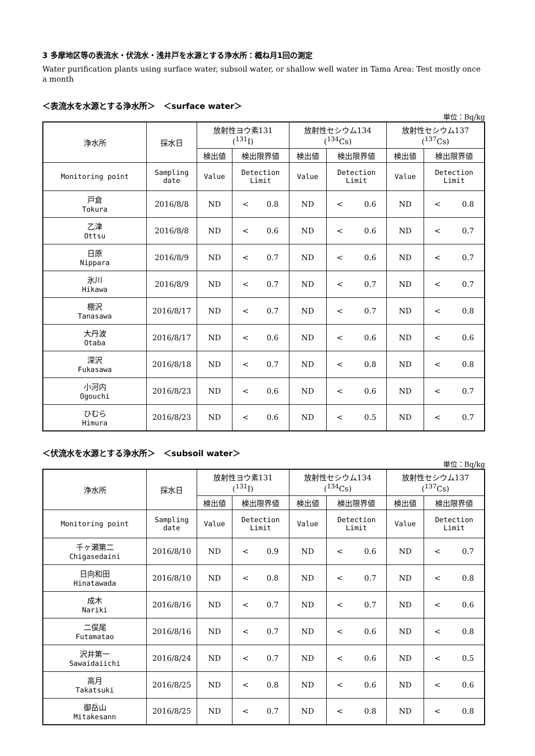3 多摩地区等の表流水・伏流水・浅井戸を水源とする浄水所：概ね月1回の測定
Water purification plants using surface water, subsoil water, or shallow well water in Tama Area: Test mostly once a month
＜表流水を水源とする浄水所＞　＜surface water＞
単位：Bq/kg
| 浄水所 | 採水日 | 放射性ヨウ素131 (<sup>131</sup>I) | | 放射性セシウム134 (<sup>134</sup>Cs) | | 放射性セシウム137 (<sup>137</sup>Cs) | |
| --- | --- | --- | --- | --- | --- | --- | --- |
| | | 検出値 | 検出限界値 | 検出値 | 検出限界値 | 検出値 | 検出限界値 |
| Monitoring point | Sampling date | Value | Detection Limit | Value | Detection Limit | Value | Detection Limit |
| 戸倉 Tokura | 2016/8/8 | ND | < 0.8 | ND | < 0.6 | ND | < 0.8 |
| 乙津 Ottsu | 2016/8/8 | ND | < 0.6 | ND | < 0.6 | ND | < 0.7 |
| 日原 Nippara | 2016/8/9 | ND | < 0.7 | ND | < 0.6 | ND | < 0.7 |
| 氷川 Hikawa | 2016/8/9 | ND | < 0.7 | ND | < 0.7 | ND | < 0.7 |
| 棚沢 Tanasawa | 2016/8/17 | ND | < 0.7 | ND | < 0.7 | ND | < 0.8 |
| 大丹波 Otaba | 2016/8/17 | ND | < 0.6 | ND | < 0.6 | ND | < 0.6 |
| 深沢 Fukasawa | 2016/8/18 | ND | < 0.7 | ND | < 0.8 | ND | < 0.8 |
| 小河内 Ogouchi | 2016/8/23 | ND | < 0.6 | ND | < 0.6 | ND | < 0.7 |
| ひむら Himura | 2016/8/23 | ND | < 0.6 | ND | < 0.5 | ND | < 0.7 |
＜伏流水を水源とする浄水所＞　＜subsoil water＞
単位：Bq/kg
| 浄水所 | 採水日 | 放射性ヨウ素131 (<sup>131</sup>I) | | 放射性セシウム134 (<sup>134</sup>Cs) | | 放射性セシウム137 (<sup>137</sup>Cs) | |
| --- | --- | --- | --- | --- | --- | --- | --- |
| | | 検出値 | 検出限界値 | 検出値 | 検出限界値 | 検出値 | 検出限界値 |
| Monitoring point | Sampling date | Value | Detection Limit | Value | Detection Limit | Value | Detection Limit |
| 千ヶ瀬第二 Chigasedaini | 2016/8/10 | ND | < 0.9 | ND | < 0.6 | ND | < 0.7 |
| 日向和田 Hinatawada | 2016/8/10 | ND | < 0.8 | ND | < 0.7 | ND | < 0.8 |
| 成木 Nariki | 2016/8/16 | ND | < 0.7 | ND | < 0.7 | ND | < 0.6 |
| 二俣尾 Futamatao | 2016/8/16 | ND | < 0.7 | ND | < 0.6 | ND | < 0.8 |
| 沢井第一 Sawaidaiichi | 2016/8/24 | ND | < 0.7 | ND | < 0.6 | ND | < 0.5 |
| 高月 Takatsuki | 2016/8/25 | ND | < 0.8 | ND | < 0.6 | ND | < 0.6 |
| 御岳山 Mitakesann | 2016/8/25 | ND | < 0.7 | ND | < 0.8 | ND | < 0.8 |